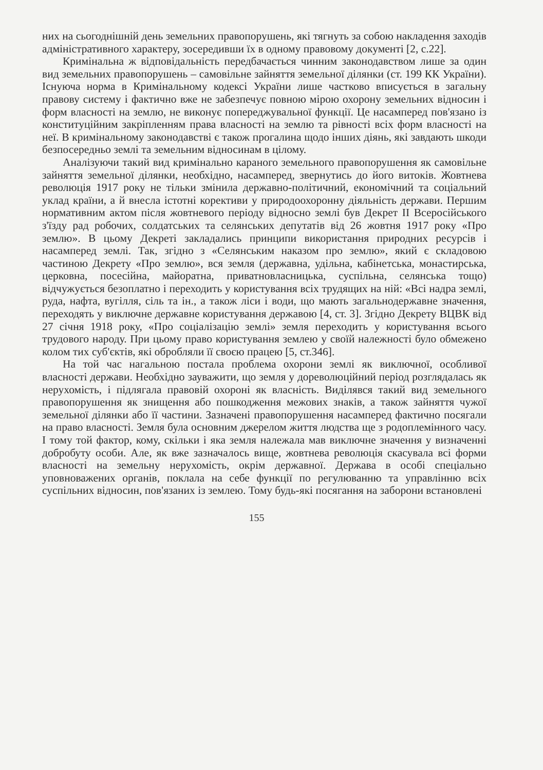них на сьогоднішній день земельних правопорушень, які тягнуть за собою накладення заходів адміністративного характеру, зосередивши їх в одному правовому документі [2, с.22].
Кримінальна ж відповідальність передбачається чинним законодавством лише за один вид земельних правопорушень – самовільне зайняття земельної ділянки (ст. 199 КК України). Існуюча норма в Кримінальному кодексі України лише частково вписується в загальну правову систему і фактично вже не забезпечує повною мірою охорону земельних відносин і форм власності на землю, не виконує попереджувальної функції. Це насамперед пов'язано із конституційним закріпленням права власності на землю та рівності всіх форм власності на неї. В кримінальному законодавстві є також прогалина щодо інших діянь, які завдають шкоди безпосередньо землі та земельним відносинам в цілому.
Аналізуючи такий вид кримінально караного земельного правопорушення як самовільне зайняття земельної ділянки, необхідно, насамперед, звернутись до його витоків. Жовтнева революція 1917 року не тільки змінила державно-політичний, економічний та соціальний уклад країни, а й внесла істотні корективи у природоохоронну діяльність держави. Першим нормативним актом після жовтневого періоду відносно землі був Декрет II Всеросійського з'їзду рад робочих, солдатських та селянських депутатів від 26 жовтня 1917 року «Про землю». В цьому Декреті закладались принципи використання природних ресурсів і насамперед землі. Так, згідно з «Селянським наказом про землю», який є складовою частиною Декрету «Про землю», вся земля (державна, удільна, кабінетська, монастирська, церковна, посесійна, майоратна, приватновласницька, суспільна, селянська тощо) відчужується безоплатно і переходить у користування всіх трудящих на ній: «Всі надра землі, руда, нафта, вугілля, сіль та ін., а також ліси і води, що мають загальнодержавне значення, переходять у виключне державне користування державою [4, ст. 3]. Згідно Декрету ВЦВК від 27 січня 1918 року, «Про соціалізацію землі» земля переходить у користування всього трудового народу. При цьому право користування землею у своїй належності було обмежено колом тих суб'єктів, які обробляли її своєю працею [5, ст.346].
На той час нагальною постала проблема охорони землі як виключної, особливої власності держави. Необхідно зауважити, що земля у дореволюційний період розглядалась як нерухомість, і підлягала правовій охороні як власність. Виділявся такий вид земельного правопорушення як знищення або пошкодження межових знаків, а також зайняття чужої земельної ділянки або її частини. Зазначені правопорушення насамперед фактично посягали на право власності. Земля була основним джерелом життя людства ще з родоплемінного часу. І тому той фактор, кому, скільки і яка земля належала мав виключне значення у визначенні добробуту особи. Але, як вже зазначалось вище, жовтнева революція скасувала всі форми власності на земельну нерухомість, окрім державної. Держава в особі спеціально уповноважених органів, поклала на себе функції по регулюванню та управлінню всіх суспільних відносин, пов'язаних із землею. Тому будь-які посягання на заборони встановлені
155